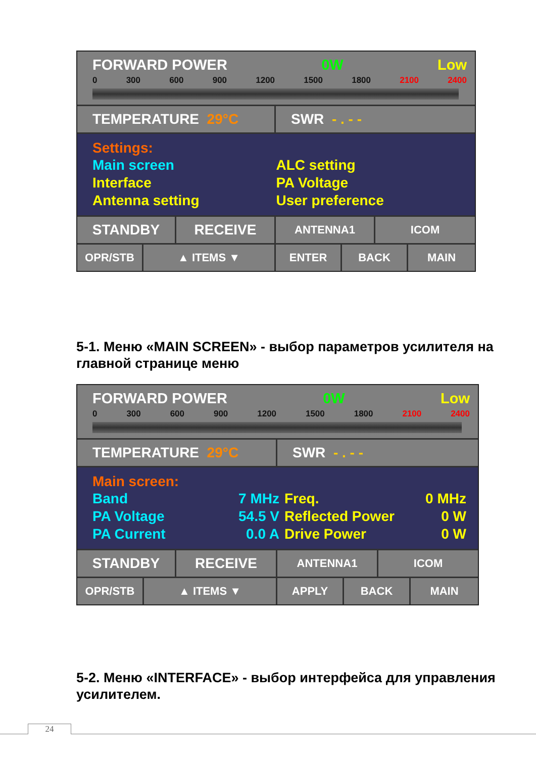FORWARD POWER 0W Low
0 300 600 900 1200 1500 1800 2100 2400
TEMPERATURE 29°C SWR - . - -
Settings:
Main screen ALC setting Interface PA Voltage Antenna setting User preference
STANDBY RECEIVE
ANTENNA1 ICOM
OPR/STB ▲ ITEMS ▼ ENTER BACK MAIN
5-1. Меню «MAIN SCREEN» - выбор параметров усилителя на главной странице меню
FORWARD POWER 0W Low
0 300 600 900 1200 1500 1800 2100 2400
TEMPERATURE 29°C SWR - . - -
Main screen:
Band 7 MHz Freq. 0 MHz PA Voltage 54.5 V Reflected Power 0 W PA Current 0.0 A Drive Power 0 W
STANDBY RECEIVE
ANTENNA1 ICOM
OPR/STB ▲ ITEMS ▼ APPLY BACK MAIN
5-2. Меню «INTERFACE» - выбор интерфейса для управления усилителем.
24